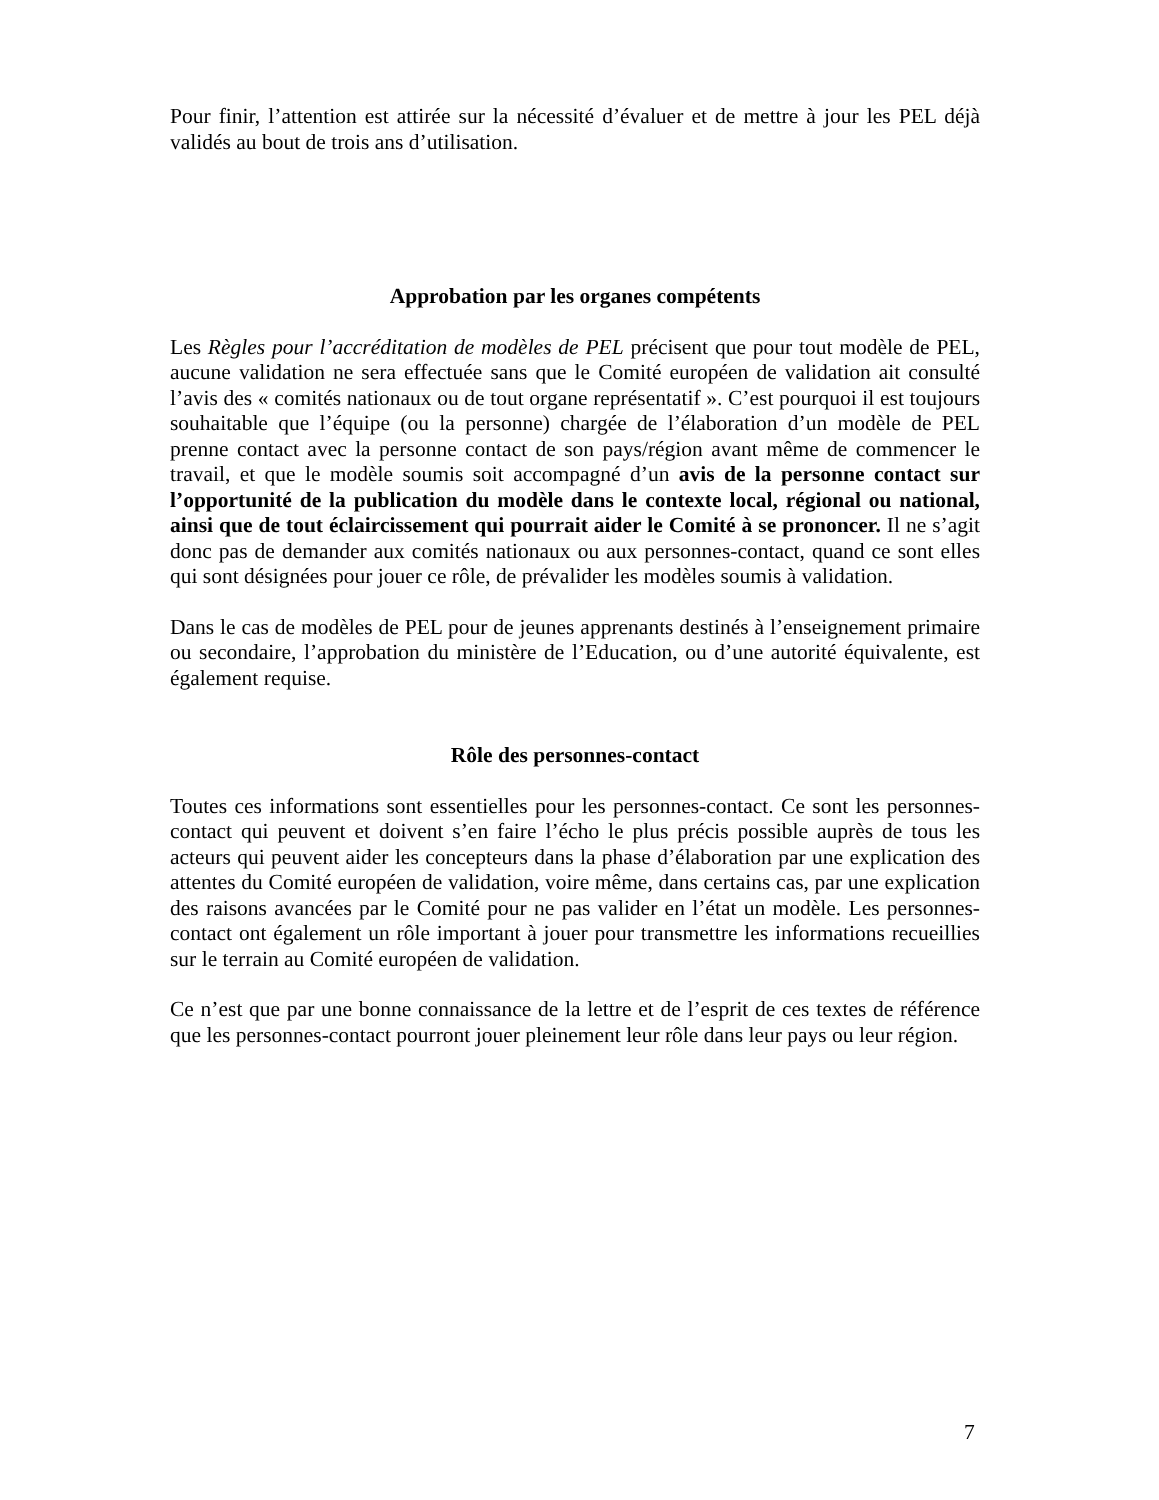Pour finir, l’attention est attirée sur la nécessité d’évaluer et de mettre à jour les PEL déjà validés au bout de trois ans d’utilisation.
Approbation par les organes compétents
Les Règles pour l’accréditation de modèles de PEL précisent que pour tout modèle de PEL, aucune validation ne sera effectuée sans que le Comité européen de validation ait consulté l’avis des « comités nationaux ou de tout organe représentatif ». C’est pourquoi il est toujours souhaitable que l’équipe (ou la personne) chargée de l’élaboration d’un modèle de PEL prenne contact avec la personne contact de son pays/région avant même de commencer le travail, et que le modèle soumis soit accompagné d’un avis de la personne contact sur l’opportunité de la publication du modèle dans le contexte local, régional ou national, ainsi que de tout éclaircissement qui pourrait aider le Comité à se prononcer. Il ne s’agit donc pas de demander aux comités nationaux ou aux personnes-contact, quand ce sont elles qui sont désignées pour jouer ce rôle, de prévalider les modèles soumis à validation.
Dans le cas de modèles de PEL pour de jeunes apprenants destinés à l’enseignement primaire ou secondaire, l’approbation du ministère de l’Education, ou d’une autorité équivalente, est également requise.
Rôle des personnes-contact
Toutes ces informations sont essentielles pour les personnes-contact. Ce sont les personnes-contact qui peuvent et doivent s’en faire l’écho le plus précis possible auprès de tous les acteurs qui peuvent aider les concepteurs dans la phase d’élaboration par une explication des attentes du Comité européen de validation, voire même, dans certains cas, par une explication des raisons avancées par le Comité pour ne pas valider en l’état un modèle. Les personnes-contact ont également un rôle important à jouer pour transmettre les informations recueillies sur le terrain au Comité européen de validation.
Ce n’est que par une bonne connaissance de la lettre et de l’esprit de ces textes de référence que les personnes-contact pourront jouer pleinement leur rôle dans leur pays ou leur région.
7